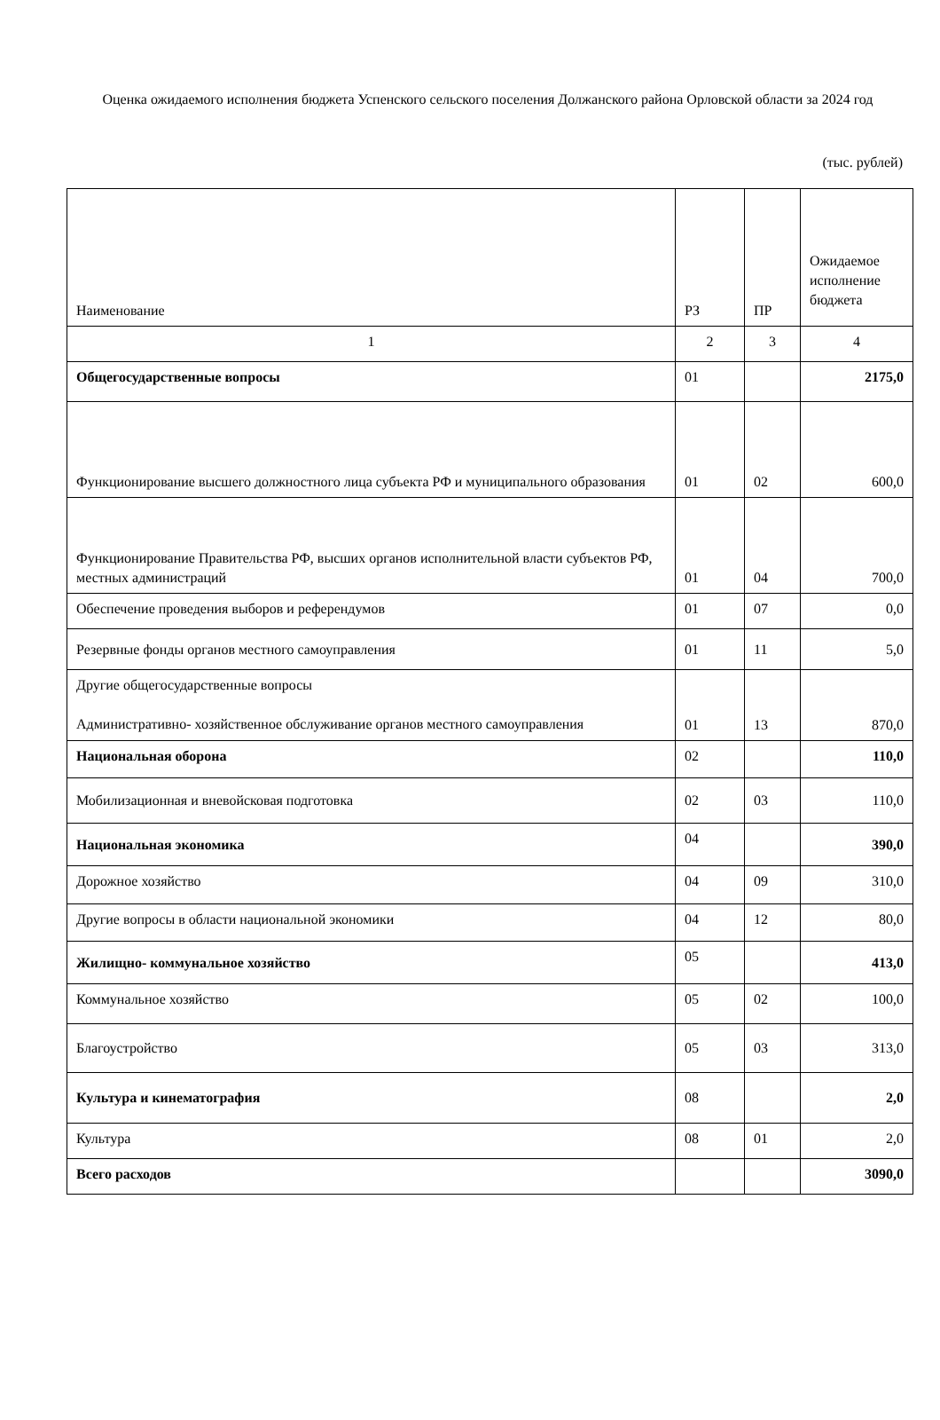Оценка ожидаемого исполнения бюджета Успенского сельского поселения Должанского района Орловской области за 2024 год
(тыс. рублей)
| Наименование | РЗ | ПР | Ожидаемое исполнение бюджета |
| 1 | 2 | 3 | 4 |
| Общегосударственные вопросы | 01 | | 2175,0 |
| Функционирование высшего должностного лица субъекта РФ и муниципального образования | 01 | 02 | 600,0 |
| Функционирование Правительства РФ, высших органов исполнительной власти субъектов РФ, местных администраций | 01 | 04 | 700,0 |
| Обеспечение проведения выборов и референдумов | 01 | 07 | 0,0 |
| Резервные фонды органов местного самоуправления | 01 | 11 | 5,0 |
| Другие общегосударственные вопросы Административно- хозяйственное обслуживание органов местного самоуправления | 01 | 13 | 870,0 |
| Национальная оборона | 02 | | 110,0 |
| Мобилизационная и вневойсковая подготовка | 02 | 03 | 110,0 |
| Национальная экономика | 04 | | 390,0 |
| Дорожное хозяйство | 04 | 09 | 310,0 |
| Другие вопросы в области национальной экономики | 04 | 12 | 80,0 |
| Жилищно- коммунальное хозяйство | 05 | | 413,0 |
| Коммунальное хозяйство | 05 | 02 | 100,0 |
| Благоустройство | 05 | 03 | 313,0 |
| Культура и кинематография | 08 | | 2,0 |
| Культура | 08 | 01 | 2,0 |
| Всего расходов | | | 3090,0 |